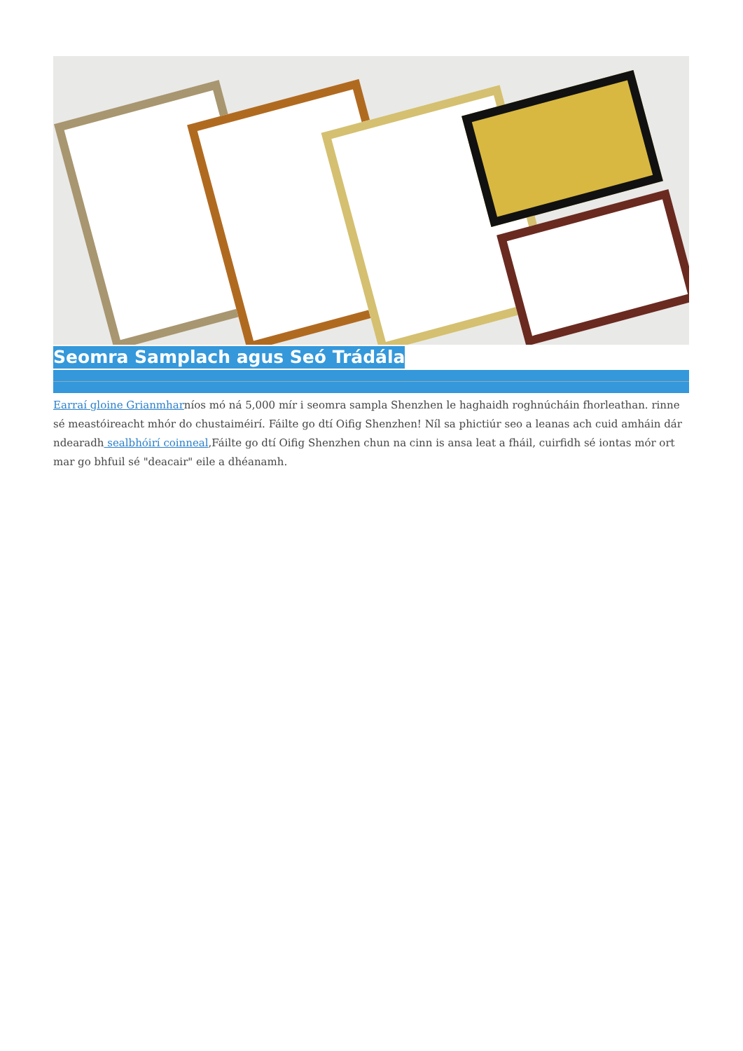Seomra Samplach agus Seó Trádála
Earraí gloine Grianmharníos mó ná 5,000 mír i seomra sampla Shenzhen le haghaidh roghnúcháin fhorleathan. rinne sé meastóireacht mhór do chustaiméirí. Fáilte go dtí Oifig Shenzhen! Níl sa phictiúr seo a leanas ach cuid amháin dár ndearadh sealbhóirí coinneal,Fáilte go dtí Oifig Shenzhen chun na cinn is ansa leat a fháil, cuirfidh sé iontas mór ort mar go bhfuil sé "deacair" eile a dhéanamh.